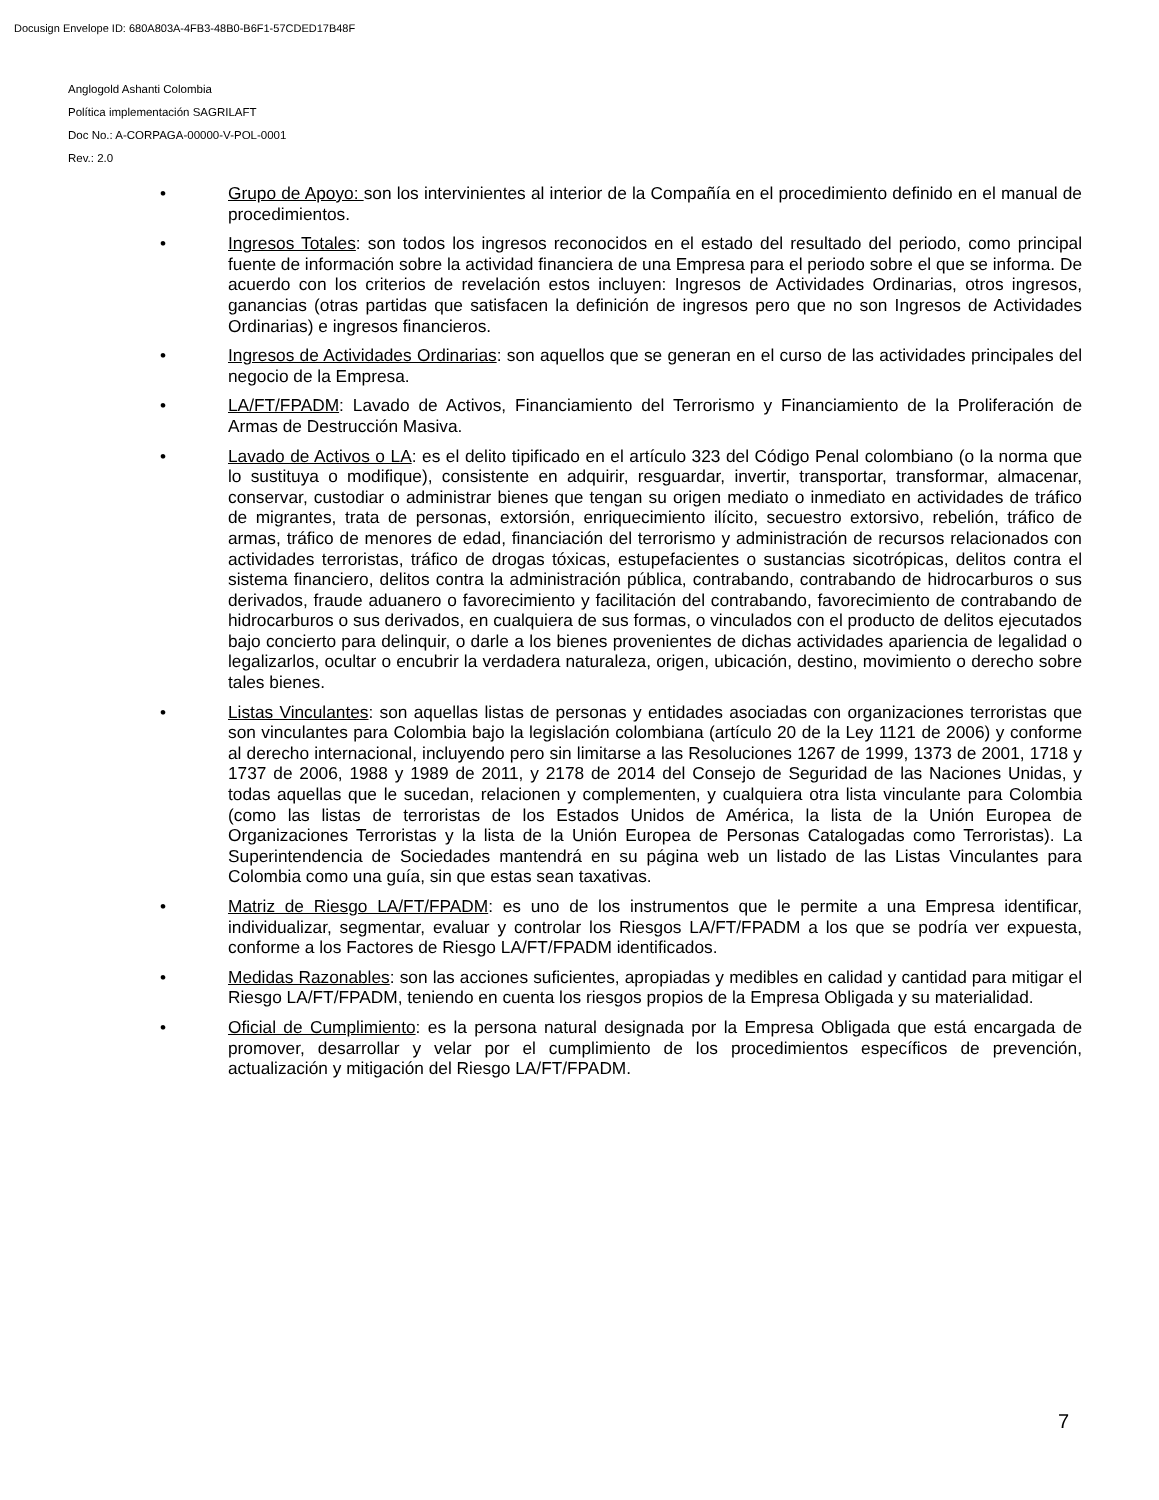Docusign Envelope ID: 680A803A-4FB3-48B0-B6F1-57CDED17B48F
Anglogold Ashanti Colombia
Política implementación SAGRILAFT
Doc No.: A-CORPAGA-00000-V-POL-0001
Rev.: 2.0
• Grupo de Apoyo: son los intervinientes al interior de la Compañía en el procedimiento definido en el manual de procedimientos.
• Ingresos Totales: son todos los ingresos reconocidos en el estado del resultado del periodo, como principal fuente de información sobre la actividad financiera de una Empresa para el periodo sobre el que se informa. De acuerdo con los criterios de revelación estos incluyen: Ingresos de Actividades Ordinarias, otros ingresos, ganancias (otras partidas que satisfacen la definición de ingresos pero que no son Ingresos de Actividades Ordinarias) e ingresos financieros.
• Ingresos de Actividades Ordinarias: son aquellos que se generan en el curso de las actividades principales del negocio de la Empresa.
• LA/FT/FPADM: Lavado de Activos, Financiamiento del Terrorismo y Financiamiento de la Proliferación de Armas de Destrucción Masiva.
• Lavado de Activos o LA: es el delito tipificado en el artículo 323 del Código Penal colombiano (o la norma que lo sustituya o modifique), consistente en adquirir, resguardar, invertir, transportar, transformar, almacenar, conservar, custodiar o administrar bienes que tengan su origen mediato o inmediato en actividades de tráfico de migrantes, trata de personas, extorsión, enriquecimiento ilícito, secuestro extorsivo, rebelión, tráfico de armas, tráfico de menores de edad, financiación del terrorismo y administración de recursos relacionados con actividades terroristas, tráfico de drogas tóxicas, estupefacientes o sustancias sicotrópicas, delitos contra el sistema financiero, delitos contra la administración pública, contrabando, contrabando de hidrocarburos o sus derivados, fraude aduanero o favorecimiento y facilitación del contrabando, favorecimiento de contrabando de hidrocarburos o sus derivados, en cualquiera de sus formas, o vinculados con el producto de delitos ejecutados bajo concierto para delinquir, o darle a los bienes provenientes de dichas actividades apariencia de legalidad o legalizarlos, ocultar o encubrir la verdadera naturaleza, origen, ubicación, destino, movimiento o derecho sobre tales bienes.
• Listas Vinculantes: son aquellas listas de personas y entidades asociadas con organizaciones terroristas que son vinculantes para Colombia bajo la legislación colombiana (artículo 20 de la Ley 1121 de 2006) y conforme al derecho internacional, incluyendo pero sin limitarse a las Resoluciones 1267 de 1999, 1373 de 2001, 1718 y 1737 de 2006, 1988 y 1989 de 2011, y 2178 de 2014 del Consejo de Seguridad de las Naciones Unidas, y todas aquellas que le sucedan, relacionen y complementen, y cualquiera otra lista vinculante para Colombia (como las listas de terroristas de los Estados Unidos de América, la lista de la Unión Europea de Organizaciones Terroristas y la lista de la Unión Europea de Personas Catalogadas como Terroristas). La Superintendencia de Sociedades mantendrá en su página web un listado de las Listas Vinculantes para Colombia como una guía, sin que estas sean taxativas.
• Matriz de Riesgo LA/FT/FPADM: es uno de los instrumentos que le permite a una Empresa identificar, individualizar, segmentar, evaluar y controlar los Riesgos LA/FT/FPADM a los que se podría ver expuesta, conforme a los Factores de Riesgo LA/FT/FPADM identificados.
• Medidas Razonables: son las acciones suficientes, apropiadas y medibles en calidad y cantidad para mitigar el Riesgo LA/FT/FPADM, teniendo en cuenta los riesgos propios de la Empresa Obligada y su materialidad.
• Oficial de Cumplimiento: es la persona natural designada por la Empresa Obligada que está encargada de promover, desarrollar y velar por el cumplimiento de los procedimientos específicos de prevención, actualización y mitigación del Riesgo LA/FT/FPADM.
7